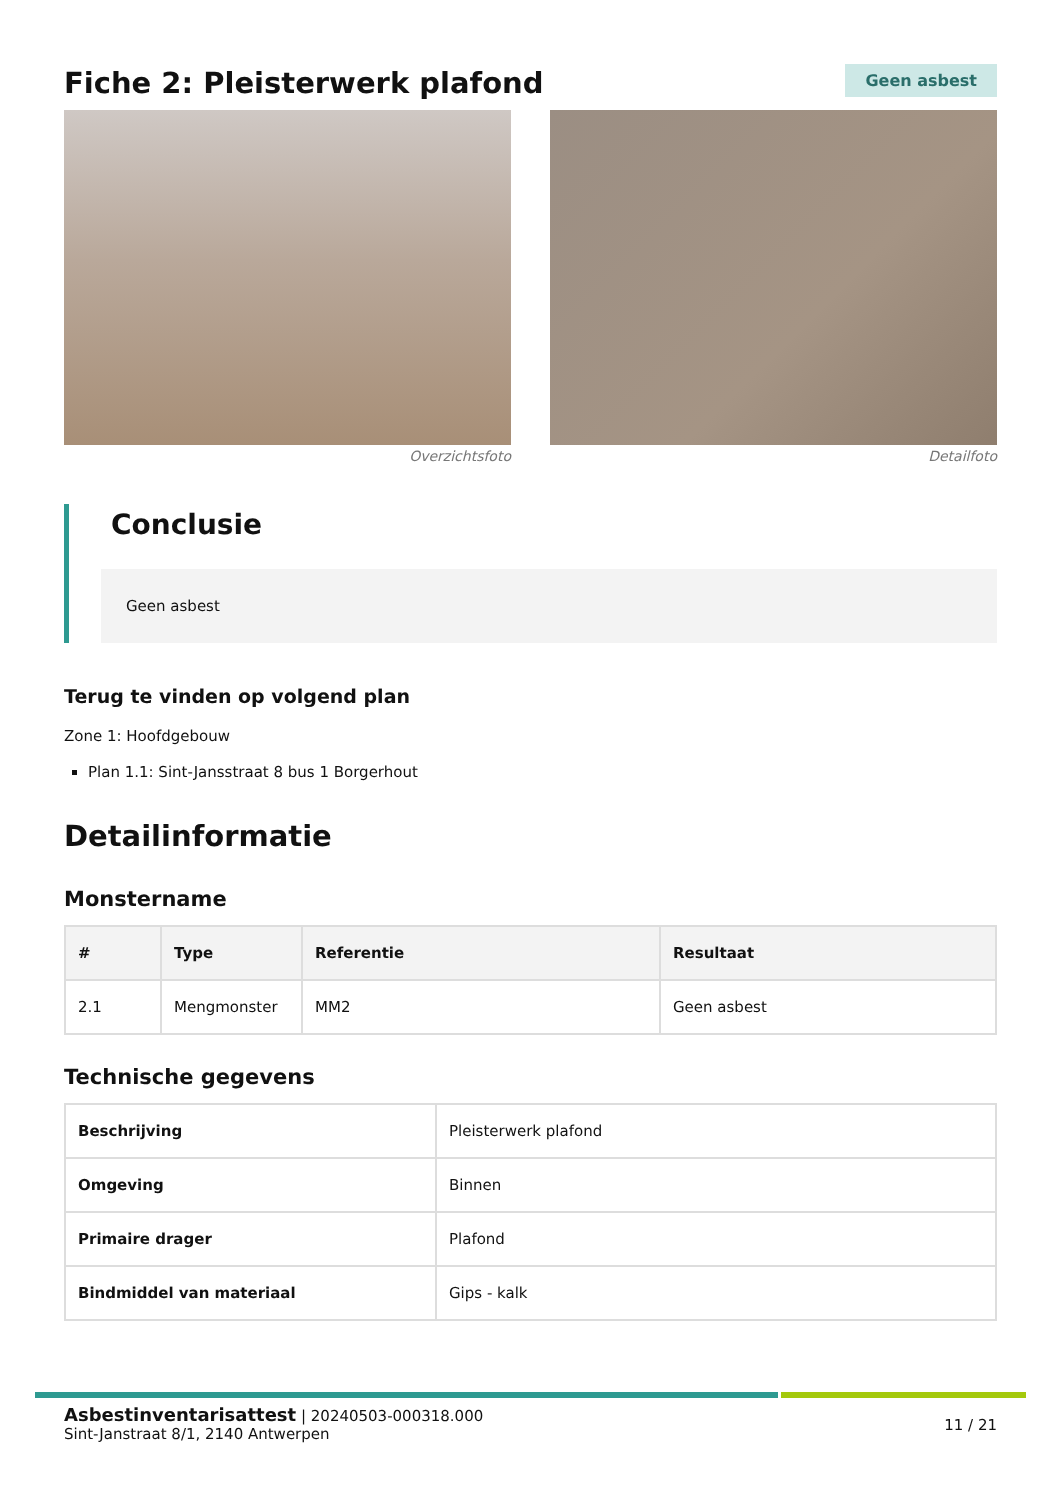Fiche 2: Pleisterwerk plafond
Geen asbest
Overzichtsfoto Detailfoto
Conclusie
Geen asbest
Terug te vinden op volgend plan
Zone 1: Hoofdgebouw
Plan 1.1: Sint-Jansstraat 8 bus 1 Borgerhout
Detailinformatie
Monstername
| # | Type | Referentie | Resultaat |
| --- | --- | --- | --- |
| 2.1 | Mengmonster | MM2 | Geen asbest |
Technische gegevens
| Beschrijving | Pleisterwerk plafond |
| Omgeving | Binnen |
| Primaire drager | Plafond |
| Bindmiddel van materiaal | Gips - kalk |
Asbestinventarisattest | 20240503-000318.000
Sint-Janstraat 8/1, 2140 Antwerpen
11 / 21